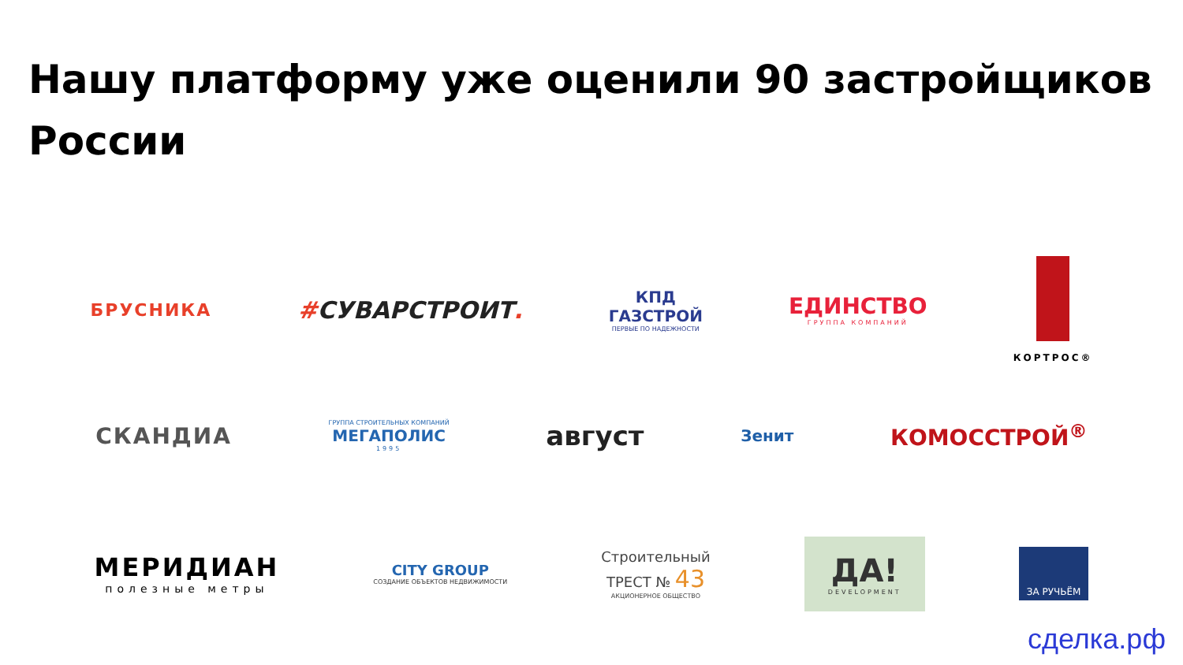Нашу платформу уже оценили 90 застройщиков России
БРУСНИКА
#СУВАРСТРОИТ.
КПД
ГАЗСТРОЙ
ПЕРВЫЕ ПО НАДЕЖНОСТИ
ЕДИНСТВО
ГРУППА КОМПАНИЙ
КОРТРОС®
СКАНДИА
ГРУППА СТРОИТЕЛЬНЫХ КОМПАНИЙ
МЕГАПОЛИС
1995
август
Зенит
КОМОССТРОЙ<sup>®</sup>
МЕРИДИАН
полезные метры
CITY GROUP
СОЗДАНИЕ ОБЪЕКТОВ НЕДВИЖИМОСТИ
Строительный
ТРЕСТ № 43
АКЦИОНЕРНОЕ ОБЩЕСТВО
ДА!
DEVELOPMENT
ЗА РУЧЬЁМ
сделка.рф